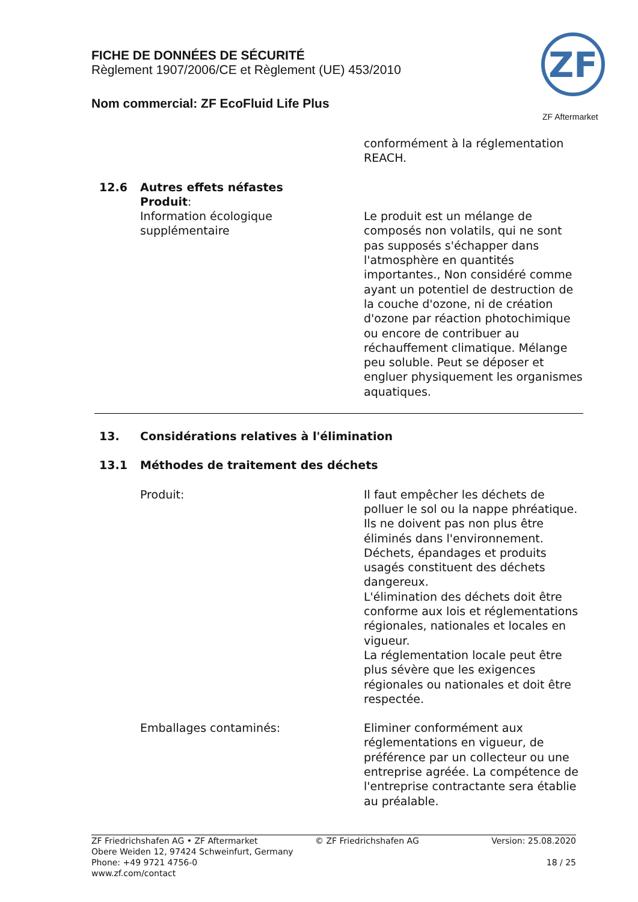FICHE DE DONNÉES DE SÉCURITÉ
Règlement 1907/2006/CE et Règlement (UE) 453/2010
Nom commercial: ZF EcoFluid Life Plus
ZF
ZF Aftermarket
conformément à la réglementation REACH.
12.6 Autres effets néfastes
Produit:
Information écologique supplémentaire
Le produit est un mélange de composés non volatils, qui ne sont pas supposés s'échapper dans l'atmosphère en quantités importantes., Non considéré comme ayant un potentiel de destruction de la couche d'ozone, ni de création d'ozone par réaction photochimique ou encore de contribuer au réchauffement climatique. Mélange peu soluble. Peut se déposer et engluer physiquement les organismes aquatiques.
13. Considérations relatives à l'élimination
13.1 Méthodes de traitement des déchets
Produit: Il faut empêcher les déchets de polluer le sol ou la nappe phréatique. Ils ne doivent pas non plus être éliminés dans l'environnement.
Déchets, épandages et produits usagés constituent des déchets dangereux.
L'élimination des déchets doit être conforme aux lois et réglementations régionales, nationales et locales en vigueur.
La réglementation locale peut être plus sévère que les exigences régionales ou nationales et doit être respectée.
Emballages contaminés: Eliminer conformément aux réglementations en vigueur, de préférence par un collecteur ou une entreprise agréée. La compétence de l'entreprise contractante sera établie au préalable.
ZF Friedrichshafen AG • ZF Aftermarket
Obere Weiden 12, 97424 Schweinfurt, Germany
Phone: +49 9721 4756-0
www.zf.com/contact
© ZF Friedrichshafen AG Version: 25.08.2020
18 / 25